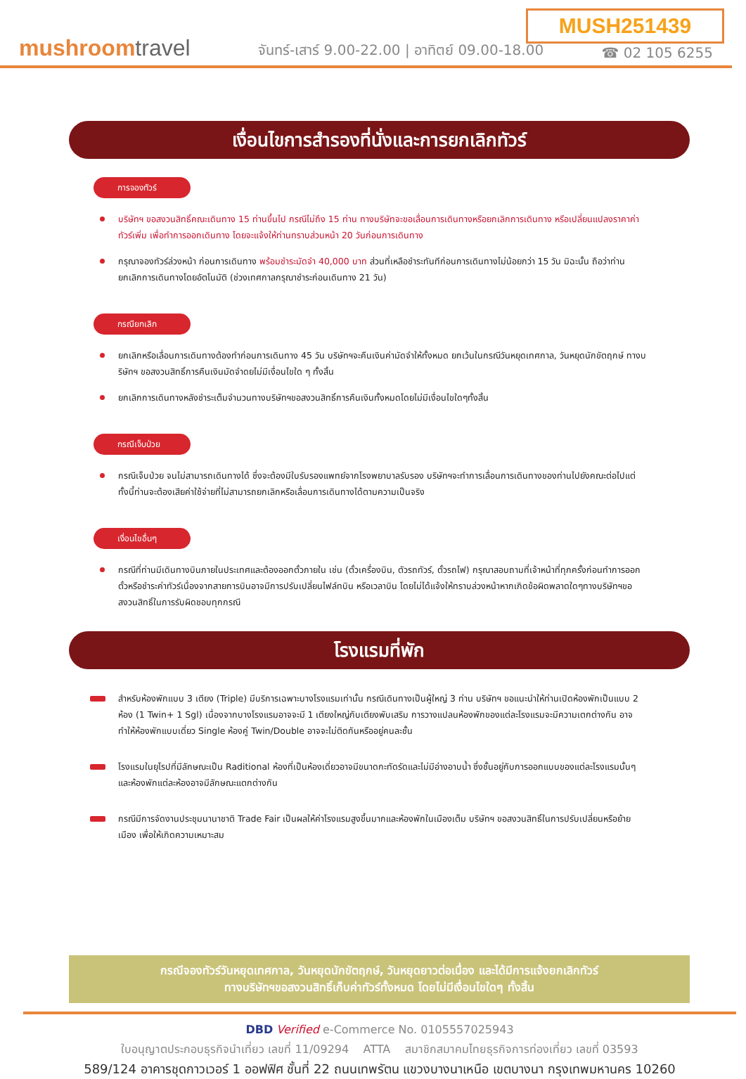MUSH251439
mushroomtravel
จันทร์-เสาร์ 9.00-22.00 | อาทิตย์ 09.00-18.00
☎ 02 105 6255
เงื่อนไขการสำรองที่นั่งและการยกเลิกทัวร์
การจองทัวร์
บริษัทฯ ขอสงวนสิทธิ์คณะเดินทาง 15 ท่านขึ้นไป กรณีไม่ถึง 15 ท่าน ทางบริษัทจะขอเลื่อนการเดินทางหรือยกเลิกการเดินทาง หรือเปลี่ยนแปลงราคาค่าทัวร์เพิ่ม เพื่อทำการออกเดินทาง โดยจะแจ้งให้ท่านทราบส่วนหน้า 20 วันก่อนการเดินทาง
กรุณาจองทัวร์ล่วงหน้า ก่อนการเดินทาง พร้อมชำระมัดจำ 40,000 บาท ส่วนที่เหลือชำระทันทีก่อนการเดินทางไม่น้อยกว่า 15 วัน มิฉะนั้น ถือว่าท่านยกเลิกการเดินทางโดยอัตโนมัติ (ช่วงเทศกาลกรุณาชำระก่อนเดินทาง 21 วัน)
กรณียกเลิก
ยกเลิกหรือเลื่อนการเดินทางต้องทำก่อนการเดินทาง 45 วัน บริษัทฯจะคืนเงินค่ามัดจำให้ทั้งหมด ยกเว้นในกรณีวันหยุดเทศกาล, วันหยุดนักขัตฤกษ์ ทางบริษัทฯ ขอสงวนสิทธิ์การคืนเงินมัดจำดยไม่มีเงื่อนไขใด ๆ ทั้งสิ้น
ยกเลิกการเดินทางหลังชำระเต็มจำนวนทางบริษัทฯขอสงวนสิทธิ์การคืนเงินทั้งหมดโดยไม่มีเงื่อนไขใดๆทั้งสิ้น
กรณีเจ็บป่วย
กรณีเจ็บป่วย จนไม่สามารถเดินทางได้ ซึ่งจะต้องมีใบรับรองแพทย์จากโรงพยาบาลรับรอง บริษัทฯจะทำการเลื่อนการเดินทางของท่านไปยังคณะต่อไปแต่ทั้งนี้ท่านจะต้องเสียค่าใช้จ่ายที่ไม่สามารถยกเลิกหรือเลื่อนการเดินทางได้ตามความเป็นจริง
เงื่อนไขอื่นๆ
กรณีที่ท่านมีเดินทางบินภายในประเทศและต้องออกตั๋วภายใน เช่น (ตั๋วเครื่องบิน, ตัวรถทัวร์, ตั๋วรถไฟ) กรุณาสอบถามที่เจ้าหน้าที่ทุกครั้งก่อนทำการออกตั๋วหรือชำระค่าทัวร์เนื่องจากสายการบินอาจมีการปรับเปลี่ยนไฟล์ทบิน หรือเวลาบิน โดยไม่ได้แจ้งให้ทราบล่วงหน้าหากเกิดข้อผิดพลาดใดๆทางบริษัทฯขอสงวนสิทธิ์ในการรับผิดชอบทุกกรณี
โรงแรมที่พัก
สำหรับห้องพักแบบ 3 เตียง (Triple) มีบริการเฉพาะบางโรงแรมเท่านั้น กรณีเดินทางเป็นผู้ใหญ่ 3 ท่าน บริษัทฯ ขอแนะนำให้ท่านเปิดห้องพักเป็นแบบ 2 ห้อง (1 Twin+ 1 Sgl) เนื่องจากบางโรงแรมอาจจะมี 1 เตียงใหญ่กับเตียงพับเสริม การวางแปลนห้องพักของแต่ละโรงแรมจะมีความเตกต่างกัน อาจทำให้ห้องพักแบบเดี่ยว Single ห้องคู่ Twin/Double อาจจะไม่ติดกันหรืออยู่คนละชั้น
โรงแรมในยุโรปที่มีลักษณะเป็น Raditional ห้องที่เป็นห้องเดี่ยวอาจมีขนาดกะทัดรัดและไม่มีอ่างอาบน้ำ ซึ่งชั้นอยู่กับการออกแบบของแต่ละโรงแรมนั้นๆ และห้องพักแต่ละห้องอาจมีลักษณะแตกต่างกัน
กรณีมีการจัดงานประชุมนานาชาติ Trade Fair เป็นผลให้ค่าโรงแรมสูงขึ้นมากและห้องพักในเมืองเต็ม บริษัทฯ ขอสงวนสิทธิ์ในการปรับเปลี่ยนหรือย้ายเมือง เพื่อให้เกิดความเหมาะสม
กรณีจองทัวร์วันหยุดเทศกาล, วันหยุดนักขัตฤกษ์, วันหยุดยาวต่อเนื่อง และได้มีการแจ้งยกเลิกทัวร์
ทางบริษัทฯขอสงวนสิทธิ์เก็บค่าทัวร์ทั้งหมด โดยไม่มีเงื่อนไขใดๆ ทั้งสิ้น
DBD Verified e-Commerce No. 0105557025943
ใบอนุญาตประกอบธุรกิจนำเที่ยว เลขที่ 11/09294 ATTA สมาชิกสมาคมไทยธุรกิจการท่องเที่ยว เลขที่ 03593
589/124 อาคารชุดกาวเวอร์ 1 ออฟฟิศ ชั้นที่ 22 ถนนเทพรัตน แขวงบางนาเหนือ เขตบางนา กรุงเทพมหานคร 10260